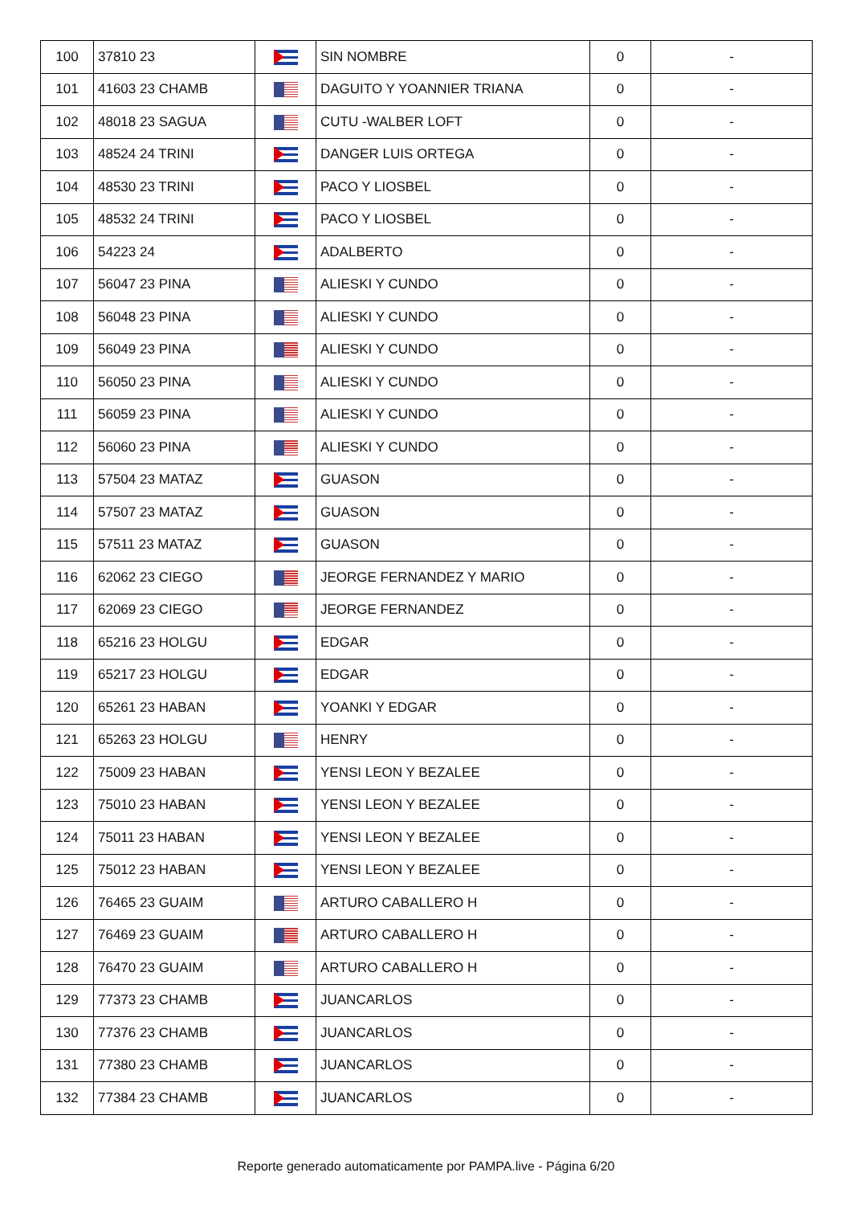| 100 | 37810 23 | | SIN NOMBRE | 0 | - |
| 101 | 41603 23 CHAMB | | DAGUITO Y YOANNIER TRIANA | 0 | - |
| 102 | 48018 23 SAGUA | | CUTU -WALBER LOFT | 0 | - |
| 103 | 48524 24 TRINI | | DANGER LUIS ORTEGA | 0 | - |
| 104 | 48530 23 TRINI | | PACO Y LIOSBEL | 0 | - |
| 105 | 48532 24 TRINI | | PACO Y LIOSBEL | 0 | - |
| 106 | 54223 24 | | ADALBERTO | 0 | - |
| 107 | 56047 23 PINA | | ALIESKI Y CUNDO | 0 | - |
| 108 | 56048 23 PINA | | ALIESKI Y CUNDO | 0 | - |
| 109 | 56049 23 PINA | | ALIESKI Y CUNDO | 0 | - |
| 110 | 56050 23 PINA | | ALIESKI Y CUNDO | 0 | - |
| 111 | 56059 23 PINA | | ALIESKI Y CUNDO | 0 | - |
| 112 | 56060 23 PINA | | ALIESKI Y CUNDO | 0 | - |
| 113 | 57504 23 MATAZ | | GUASON | 0 | - |
| 114 | 57507 23 MATAZ | | GUASON | 0 | - |
| 115 | 57511 23 MATAZ | | GUASON | 0 | - |
| 116 | 62062 23 CIEGO | | JEORGE FERNANDEZ Y MARIO | 0 | - |
| 117 | 62069 23 CIEGO | | JEORGE FERNANDEZ | 0 | - |
| 118 | 65216 23 HOLGU | | EDGAR | 0 | - |
| 119 | 65217 23 HOLGU | | EDGAR | 0 | - |
| 120 | 65261 23 HABAN | | YOANKI Y EDGAR | 0 | - |
| 121 | 65263 23 HOLGU | | HENRY | 0 | - |
| 122 | 75009 23 HABAN | | YENSI LEON Y BEZALEE | 0 | - |
| 123 | 75010 23 HABAN | | YENSI LEON Y BEZALEE | 0 | - |
| 124 | 75011 23 HABAN | | YENSI LEON Y BEZALEE | 0 | - |
| 125 | 75012 23 HABAN | | YENSI LEON Y BEZALEE | 0 | - |
| 126 | 76465 23 GUAIM | | ARTURO CABALLERO H | 0 | - |
| 127 | 76469 23 GUAIM | | ARTURO CABALLERO H | 0 | - |
| 128 | 76470 23 GUAIM | | ARTURO CABALLERO H | 0 | - |
| 129 | 77373 23 CHAMB | | JUANCARLOS | 0 | - |
| 130 | 77376 23 CHAMB | | JUANCARLOS | 0 | - |
| 131 | 77380 23 CHAMB | | JUANCARLOS | 0 | - |
| 132 | 77384 23 CHAMB | | JUANCARLOS | 0 | - |
Reporte generado automaticamente por PAMPA.live - Página 6/20